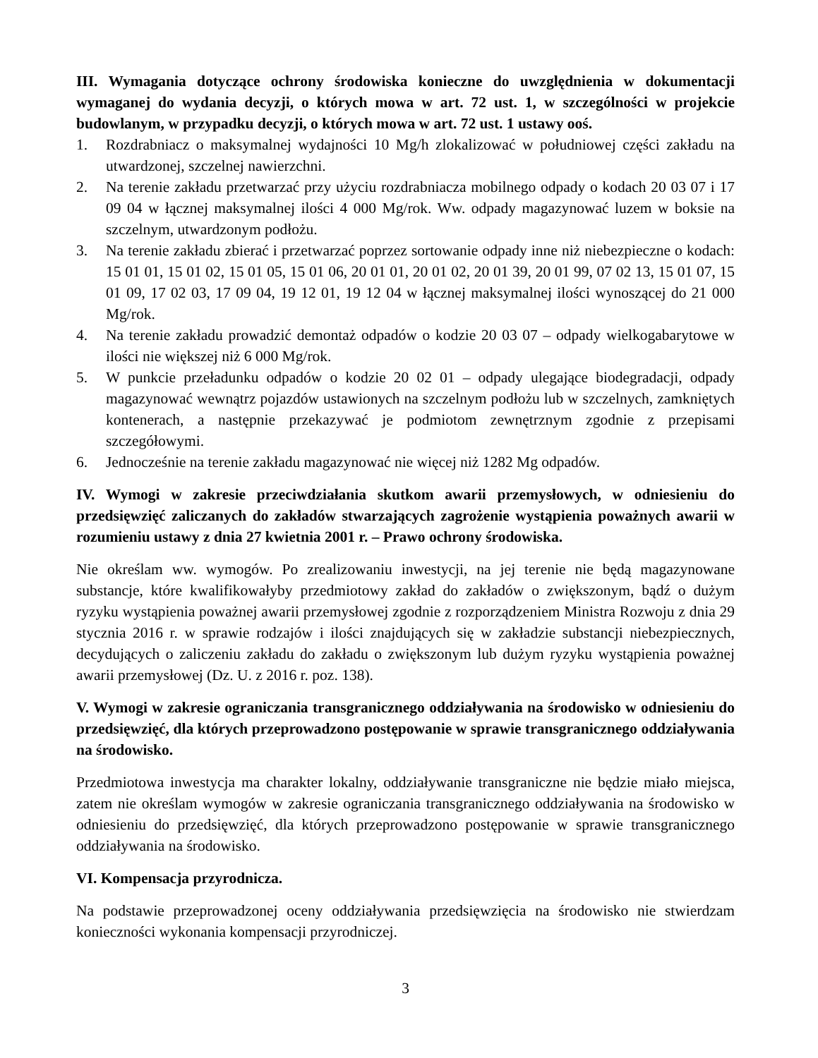III. Wymagania dotyczące ochrony środowiska konieczne do uwzględnienia w dokumentacji wymaganej do wydania decyzji, o których mowa w art. 72 ust. 1, w szczególności w projekcie budowlanym, w przypadku decyzji, o których mowa w art. 72 ust. 1 ustawy ooś.
1. Rozdrabniacz o maksymalnej wydajności 10 Mg/h zlokalizować w południowej części zakładu na utwardzonej, szczelnej nawierzchni.
2. Na terenie zakładu przetwarzać przy użyciu rozdrabniacza mobilnego odpady o kodach 20 03 07 i 17 09 04 w łącznej maksymalnej ilości 4 000 Mg/rok. Ww. odpady magazynować luzem w boksie na szczelnym, utwardzonym podłożu.
3. Na terenie zakładu zbierać i przetwarzać poprzez sortowanie odpady inne niż niebezpieczne o kodach: 15 01 01, 15 01 02, 15 01 05, 15 01 06, 20 01 01, 20 01 02, 20 01 39, 20 01 99, 07 02 13, 15 01 07, 15 01 09, 17 02 03, 17 09 04, 19 12 01, 19 12 04 w łącznej maksymalnej ilości wynoszącej do 21 000 Mg/rok.
4. Na terenie zakładu prowadzić demontaż odpadów o kodzie 20 03 07 – odpady wielkogabarytowe w ilości nie większej niż 6 000 Mg/rok.
5. W punkcie przeładunku odpadów o kodzie 20 02 01 – odpady ulegające biodegradacji, odpady magazynować wewnątrz pojazdów ustawionych na szczelnym podłożu lub w szczelnych, zamkniętych kontenerach, a następnie przekazywać je podmiotom zewnętrznym zgodnie z przepisami szczegółowymi.
6. Jednocześnie na terenie zakładu magazynować nie więcej niż 1282 Mg odpadów.
IV. Wymogi w zakresie przeciwdziałania skutkom awarii przemysłowych, w odniesieniu do przedsięwzięć zaliczanych do zakładów stwarzających zagrożenie wystąpienia poważnych awarii w rozumieniu ustawy z dnia 27 kwietnia 2001 r. – Prawo ochrony środowiska.
Nie określam ww. wymogów. Po zrealizowaniu inwestycji, na jej terenie nie będą magazynowane substancje, które kwalifikowałyby przedmiotowy zakład do zakładów o zwiększonym, bądź o dużym ryzyku wystąpienia poważnej awarii przemysłowej zgodnie z rozporządzeniem Ministra Rozwoju z dnia 29 stycznia 2016 r. w sprawie rodzajów i ilości znajdujących się w zakładzie substancji niebezpiecznych, decydujących o zaliczeniu zakładu do zakładu o zwiększonym lub dużym ryzyku wystąpienia poważnej awarii przemysłowej (Dz. U. z 2016 r. poz. 138).
V. Wymogi w zakresie ograniczania transgranicznego oddziaływania na środowisko w odniesieniu do przedsięwzięć, dla których przeprowadzono postępowanie w sprawie transgranicznego oddziaływania na środowisko.
Przedmiotowa inwestycja ma charakter lokalny, oddziaływanie transgraniczne nie będzie miało miejsca, zatem nie określam wymogów w zakresie ograniczania transgranicznego oddziaływania na środowisko w odniesieniu do przedsięwzięć, dla których przeprowadzono postępowanie w sprawie transgranicznego oddziaływania na środowisko.
VI. Kompensacja przyrodnicza.
Na podstawie przeprowadzonej oceny oddziaływania przedsięwzięcia na środowisko nie stwierdzam konieczności wykonania kompensacji przyrodniczej.
3